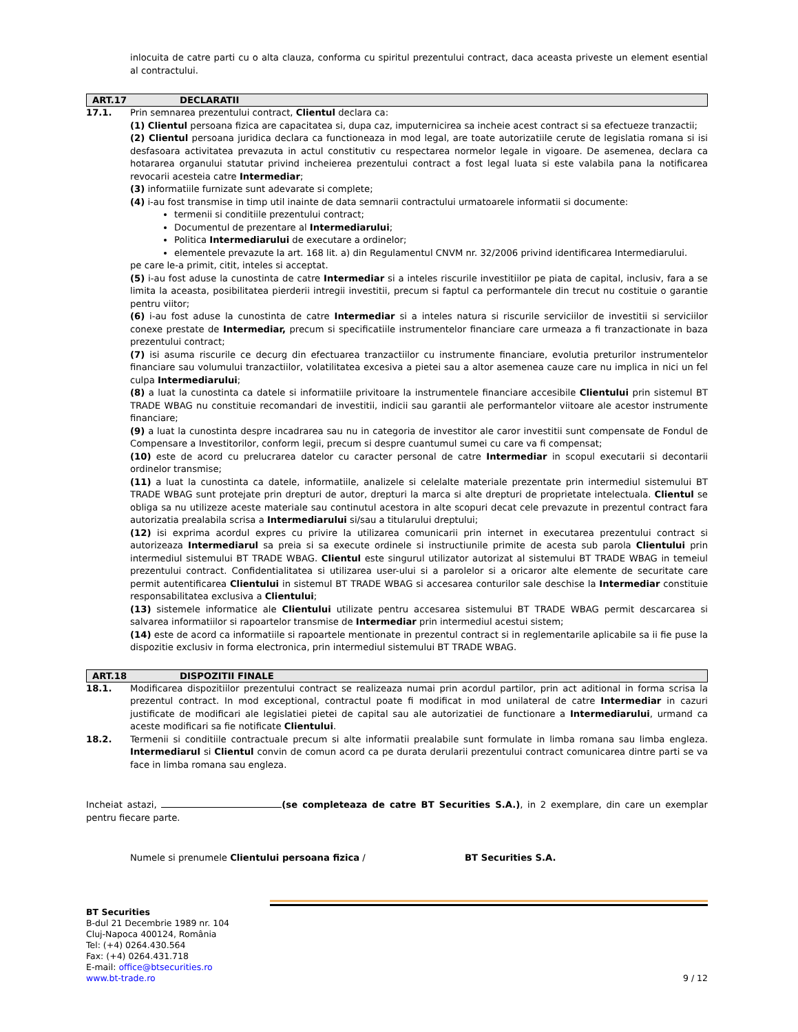inlocuita de catre parti cu o alta clauza, conforma cu spiritul prezentului contract, daca aceasta priveste un element esential al contractului.
ART.17 DECLARATII
17.1. Prin semnarea prezentului contract, Clientul declara ca:
(1) Clientul persoana fizica are capacitatea si, dupa caz, imputernicirea sa incheie acest contract si sa efectueze tranzactii;
(2) Clientul persoana juridica declara ca functioneaza in mod legal, are toate autorizatiile cerute de legislatia romana si isi desfasoara activitatea prevazuta in actul constitutiv cu respectarea normelor legale in vigoare. De asemenea, declara ca hotararea organului statutar privind incheierea prezentului contract a fost legal luata si este valabila pana la notificarea revocarii acesteia catre Intermediar;
(3) informatiile furnizate sunt adevarate si complete;
(4) i-au fost transmise in timp util inainte de data semnarii contractului urmatoarele informatii si documente:
termenii si conditiile prezentului contract;
Documentul de prezentare al Intermediarului;
Politica Intermediarului de executare a ordinelor;
elementele prevazute la art. 168 lit. a) din Regulamentul CNVM nr. 32/2006 privind identificarea Intermediarului.
pe care le-a primit, citit, inteles si acceptat.
(5) i-au fost aduse la cunostinta de catre Intermediar si a inteles riscurile investitiilor pe piata de capital, inclusiv, fara a se limita la aceasta, posibilitatea pierderii intregii investitii, precum si faptul ca performantele din trecut nu costituie o garantie pentru viitor;
(6) i-au fost aduse la cunostinta de catre Intermediar si a inteles natura si riscurile serviciilor de investitii si serviciilor conexe prestate de Intermediar, precum si specificatiile instrumentelor financiare care urmeaza a fi tranzactionate in baza prezentului contract;
(7) isi asuma riscurile ce decurg din efectuarea tranzactiilor cu instrumente financiare, evolutia preturilor instrumentelor financiare sau volumului tranzactiilor, volatilitatea excesiva a pietei sau a altor asemenea cauze care nu implica in nici un fel culpa Intermediarului;
(8) a luat la cunostinta ca datele si informatiile privitoare la instrumentele financiare accesibile Clientului prin sistemul BT TRADE WBAG nu constituie recomandari de investitii, indicii sau garantii ale performantelor viitoare ale acestor instrumente financiare;
(9) a luat la cunostinta despre incadrarea sau nu in categoria de investitor ale caror investitii sunt compensate de Fondul de Compensare a Investitorilor, conform legii, precum si despre cuantumul sumei cu care va fi compensat;
(10) este de acord cu prelucrarea datelor cu caracter personal de catre Intermediar in scopul executarii si decontarii ordinelor transmise;
(11) a luat la cunostinta ca datele, informatiile, analizele si celelalte materiale prezentate prin intermediul sistemului BT TRADE WBAG sunt protejate prin drepturi de autor, drepturi la marca si alte drepturi de proprietate intelectuala. Clientul se obliga sa nu utilizeze aceste materiale sau continutul acestora in alte scopuri decat cele prevazute in prezentul contract fara autorizatia prealabila scrisa a Intermediarului si/sau a titularului dreptului;
(12) isi exprima acordul expres cu privire la utilizarea comunicarii prin internet in executarea prezentului contract si autorizeaza Intermediarul sa preia si sa execute ordinele si instructiunile primite de acesta sub parola Clientului prin intermediul sistemului BT TRADE WBAG. Clientul este singurul utilizator autorizat al sistemului BT TRADE WBAG in temeiul prezentului contract. Confidentialitatea si utilizarea user-ului si a parolelor si a oricaror alte elemente de securitate care permit autentificarea Clientului in sistemul BT TRADE WBAG si accesarea conturilor sale deschise la Intermediar constituie responsabilitatea exclusiva a Clientului;
(13) sistemele informatice ale Clientului utilizate pentru accesarea sistemului BT TRADE WBAG permit descarcarea si salvarea informatiilor si rapoartelor transmise de Intermediar prin intermediul acestui sistem;
(14) este de acord ca informatiile si rapoartele mentionate in prezentul contract si in reglementarile aplicabile sa ii fie puse la dispozitie exclusiv in forma electronica, prin intermediul sistemului BT TRADE WBAG.
ART.18 DISPOZITII FINALE
18.1. Modificarea dispozitiilor prezentului contract se realizeaza numai prin acordul partilor, prin act aditional in forma scrisa la prezentul contract. In mod exceptional, contractul poate fi modificat in mod unilateral de catre Intermediar in cazuri justificate de modificari ale legislatiei pietei de capital sau ale autorizatiei de functionare a Intermediarului, urmand ca aceste modificari sa fie notificate Clientului.
18.2. Termenii si conditiile contractuale precum si alte informatii prealabile sunt formulate in limba romana sau limba engleza. Intermediarul si Clientul convin de comun acord ca pe durata derularii prezentului contract comunicarea dintre parti se va face in limba romana sau engleza.
Incheiat astazi, (se completeaza de catre BT Securities S.A.), in 2 exemplare, din care un exemplar pentru fiecare parte.
Numele si prenumele Clientului persoana fizica / BT Securities S.A.
BT Securities
B-dul 21 Decembrie 1989 nr. 104
Cluj-Napoca 400124, România
Tel: (+4) 0264.430.564
Fax: (+4) 0264.431.718
E-mail: office@btsecurities.ro
www.bt-trade.ro 9 / 12